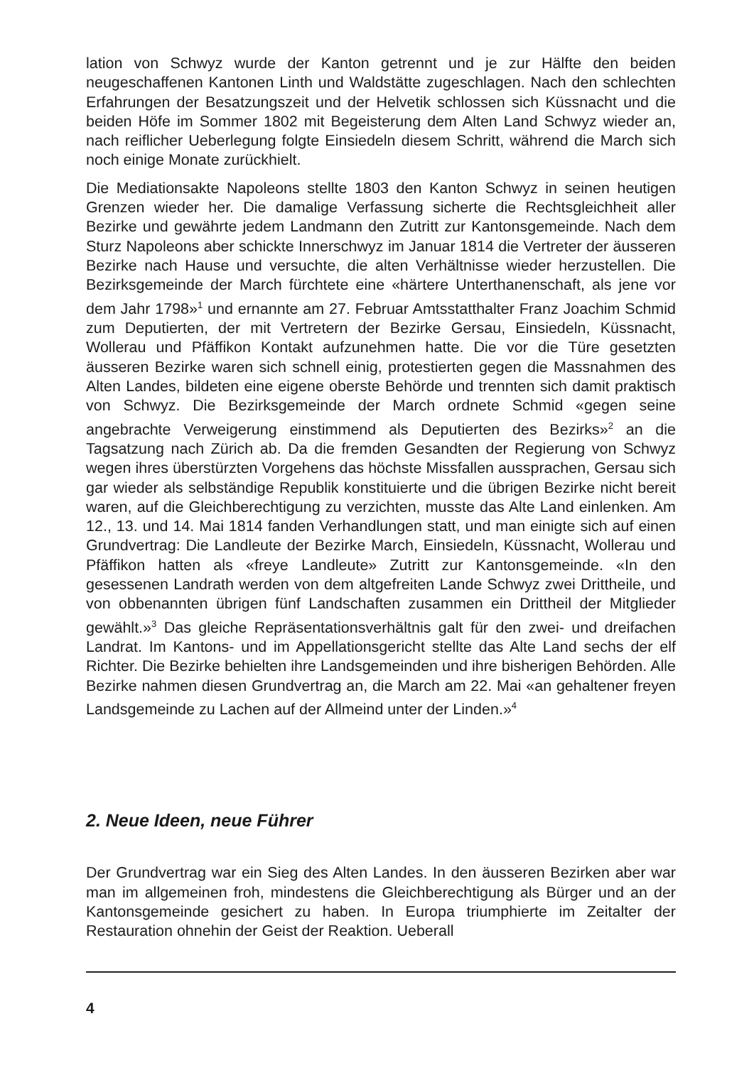lation von Schwyz wurde der Kanton getrennt und je zur Hälfte den beiden neugeschaffenen Kantonen Linth und Waldstätte zugeschlagen. Nach den schlechten Erfahrungen der Besatzungszeit und der Helvetik schlossen sich Küssnacht und die beiden Höfe im Sommer 1802 mit Begeisterung dem Alten Land Schwyz wieder an, nach reiflicher Ueberlegung folgte Einsiedeln diesem Schritt, während die March sich noch einige Monate zurückhielt.
Die Mediationsakte Napoleons stellte 1803 den Kanton Schwyz in seinen heutigen Grenzen wieder her. Die damalige Verfassung sicherte die Rechtsgleichheit aller Bezirke und gewährte jedem Landmann den Zutritt zur Kantonsgemeinde. Nach dem Sturz Napoleons aber schickte Innerschwyz im Januar 1814 die Vertreter der äusseren Bezirke nach Hause und versuchte, die alten Verhältnisse wieder herzustellen. Die Bezirksgemeinde der March fürchtete eine «härtere Unterthanenschaft, als jene vor dem Jahr 1798»<sup>1</sup> und ernannte am 27. Februar Amtsstatthalter Franz Joachim Schmid zum Deputierten, der mit Vertretern der Bezirke Gersau, Einsiedeln, Küssnacht, Wollerau und Pfäffikon Kontakt aufzunehmen hatte. Die vor die Türe gesetzten äusseren Bezirke waren sich schnell einig, protestierten gegen die Massnahmen des Alten Landes, bildeten eine eigene oberste Behörde und trennten sich damit praktisch von Schwyz. Die Bezirksgemeinde der March ordnete Schmid «gegen seine angebrachte Verweigerung einstimmend als Deputierten des Bezirks»<sup>2</sup> an die Tagsatzung nach Zürich ab. Da die fremden Gesandten der Regierung von Schwyz wegen ihres überstürzten Vorgehens das höchste Missfallen aussprachen, Gersau sich gar wieder als selbständige Republik konstituierte und die übrigen Bezirke nicht bereit waren, auf die Gleichberechtigung zu verzichten, musste das Alte Land einlenken. Am 12., 13. und 14. Mai 1814 fanden Verhandlungen statt, und man einigte sich auf einen Grundvertrag: Die Landleute der Bezirke March, Einsiedeln, Küssnacht, Wollerau und Pfäffikon hatten als «freye Landleute» Zutritt zur Kantonsgemeinde. «In den gesessenen Landrath werden von dem altgefreiten Lande Schwyz zwei Drittheile, und von obbenannten übrigen fünf Landschaften zusammen ein Drittheil der Mitglieder gewählt.»<sup>3</sup> Das gleiche Repräsentationsverhältnis galt für den zwei- und dreifachen Landrat. Im Kantons- und im Appellationsgericht stellte das Alte Land sechs der elf Richter. Die Bezirke behielten ihre Landsgemeinden und ihre bisherigen Behörden. Alle Bezirke nahmen diesen Grundvertrag an, die March am 22. Mai «an gehaltener freyen Landsgemeinde zu Lachen auf der Allmeind unter der Linden.»<sup>4</sup>
2. Neue Ideen, neue Führer
Der Grundvertrag war ein Sieg des Alten Landes. In den äusseren Bezirken aber war man im allgemeinen froh, mindestens die Gleichberechtigung als Bürger und an der Kantonsgemeinde gesichert zu haben. In Europa triumphierte im Zeitalter der Restauration ohnehin der Geist der Reaktion. Ueberall
4